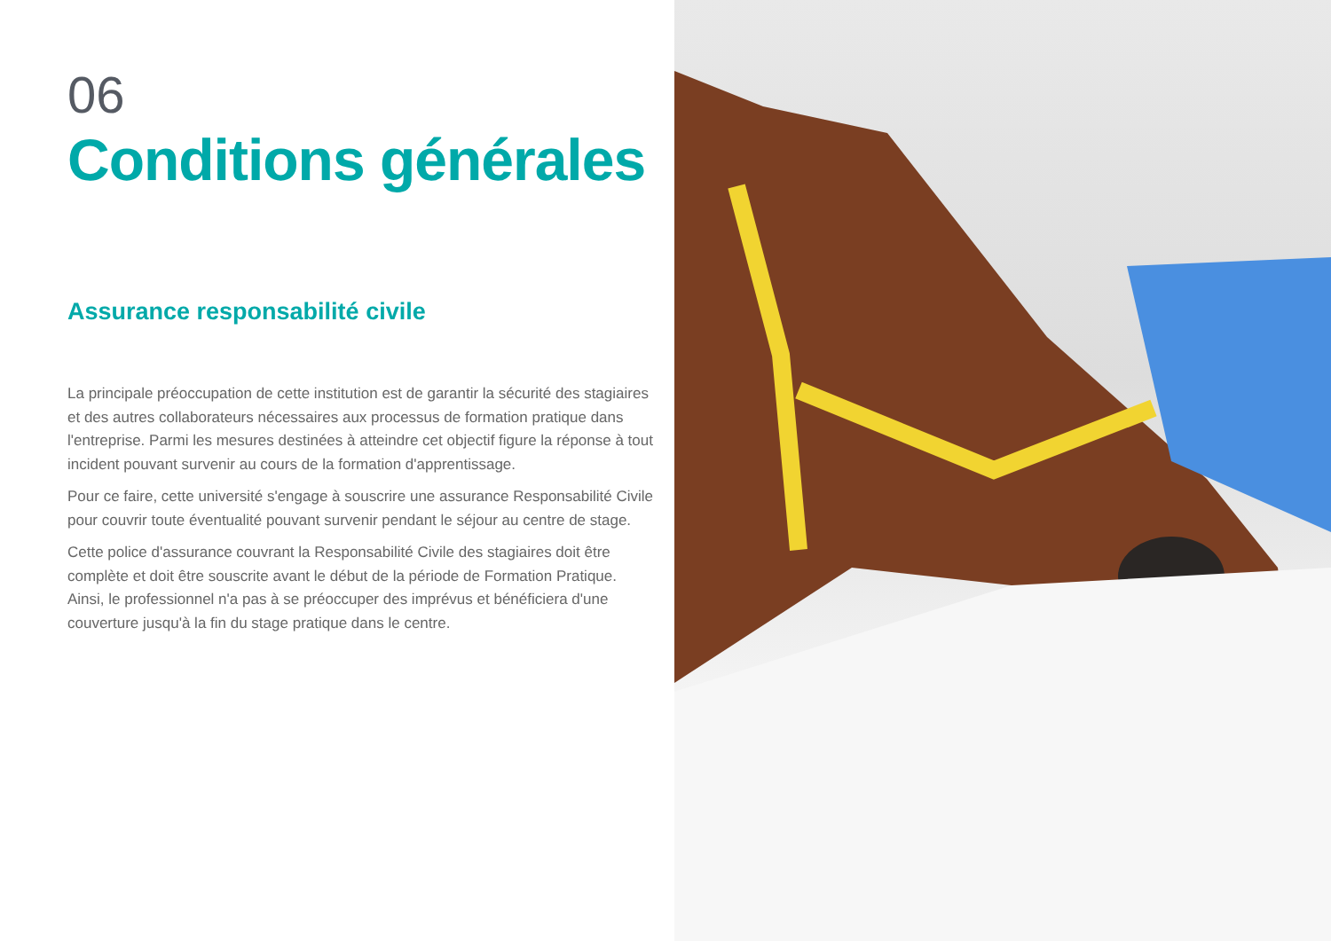06
Conditions générales
Assurance responsabilité civile
La principale préoccupation de cette institution est de garantir la sécurité des stagiaires et des autres collaborateurs nécessaires aux processus de formation pratique dans l'entreprise. Parmi les mesures destinées à atteindre cet objectif figure la réponse à tout incident pouvant survenir au cours de la formation d'apprentissage.
Pour ce faire, cette université s'engage à souscrire une assurance Responsabilité Civile pour couvrir toute éventualité pouvant survenir pendant le séjour au centre de stage.
Cette police d'assurance couvrant la Responsabilité Civile des stagiaires doit être complète et doit être souscrite avant le début de la période de Formation Pratique. Ainsi, le professionnel n'a pas à se préoccuper des imprévus et bénéficiera d'une couverture jusqu'à la fin du stage pratique dans le centre.